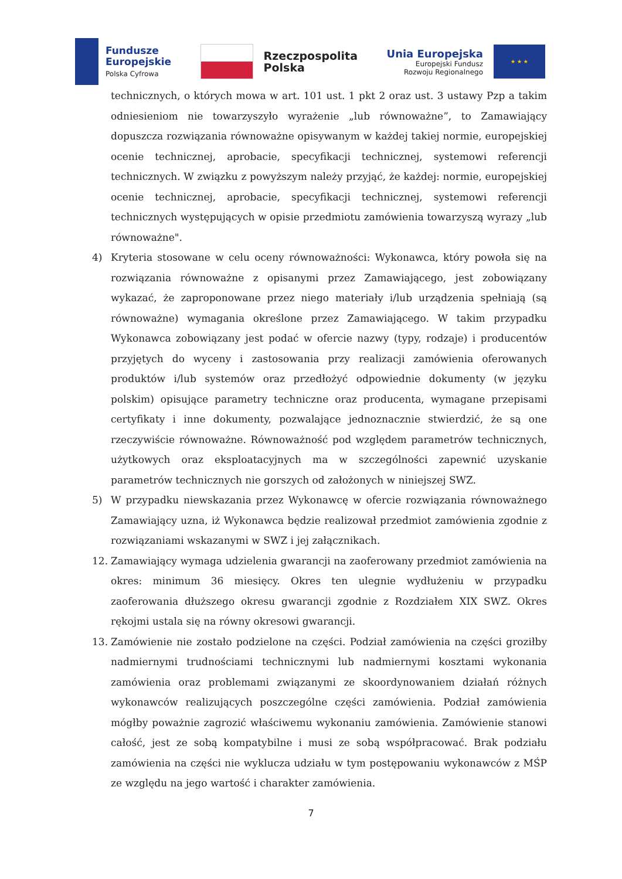Fundusze
Europejskie
Polska Cyfrowa
Rzeczpospolita
Polska
Unia Europejska
Europejski Fundusz
Rozwoju Regionalnego
★ ★ ★
technicznych, o których mowa w art. 101 ust. 1 pkt 2 oraz ust. 3 ustawy Pzp a takim odniesieniom nie towarzyszyło wyrażenie „lub równoważne”, to Zamawiający dopuszcza rozwiązania równoważne opisywanym w każdej takiej normie, europejskiej ocenie technicznej, aprobacie, specyfikacji technicznej, systemowi referencji technicznych. W związku z powyższym należy przyjąć, że każdej: normie, europejskiej ocenie technicznej, aprobacie, specyfikacji technicznej, systemowi referencji technicznych występujących w opisie przedmiotu zamówienia towarzyszą wyrazy „lub równoważne".
4) Kryteria stosowane w celu oceny równoważności: Wykonawca, który powoła się na rozwiązania równoważne z opisanymi przez Zamawiającego, jest zobowiązany wykazać, że zaproponowane przez niego materiały i/lub urządzenia spełniają (są równoważne) wymagania określone przez Zamawiającego. W takim przypadku Wykonawca zobowiązany jest podać w ofercie nazwy (typy, rodzaje) i producentów przyjętych do wyceny i zastosowania przy realizacji zamówienia oferowanych produktów i/lub systemów oraz przedłożyć odpowiednie dokumenty (w języku polskim) opisujące parametry techniczne oraz producenta, wymagane przepisami certyfikaty i inne dokumenty, pozwalające jednoznacznie stwierdzić, że są one rzeczywiście równoważne. Równoważność pod względem parametrów technicznych, użytkowych oraz eksploatacyjnych ma w szczególności zapewnić uzyskanie parametrów technicznych nie gorszych od założonych w niniejszej SWZ.
5) W przypadku niewskazania przez Wykonawcę w ofercie rozwiązania równoważnego Zamawiający uzna, iż Wykonawca będzie realizował przedmiot zamówienia zgodnie z rozwiązaniami wskazanymi w SWZ i jej załącznikach.
12. Zamawiający wymaga udzielenia gwarancji na zaoferowany przedmiot zamówienia na okres: minimum 36 miesięcy. Okres ten ulegnie wydłużeniu w przypadku zaoferowania dłuższego okresu gwarancji zgodnie z Rozdziałem XIX SWZ. Okres rękojmi ustala się na równy okresowi gwarancji.
13. Zamówienie nie zostało podzielone na części. Podział zamówienia na części groziłby nadmiernymi trudnościami technicznymi lub nadmiernymi kosztami wykonania zamówienia oraz problemami związanymi ze skoordynowaniem działań różnych wykonawców realizujących poszczególne części zamówienia. Podział zamówienia mógłby poważnie zagrozić właściwemu wykonaniu zamówienia. Zamówienie stanowi całość, jest ze sobą kompatybilne i musi ze sobą współpracować. Brak podziału zamówienia na części nie wyklucza udziału w tym postępowaniu wykonawców z MŚP ze względu na jego wartość i charakter zamówienia.
7